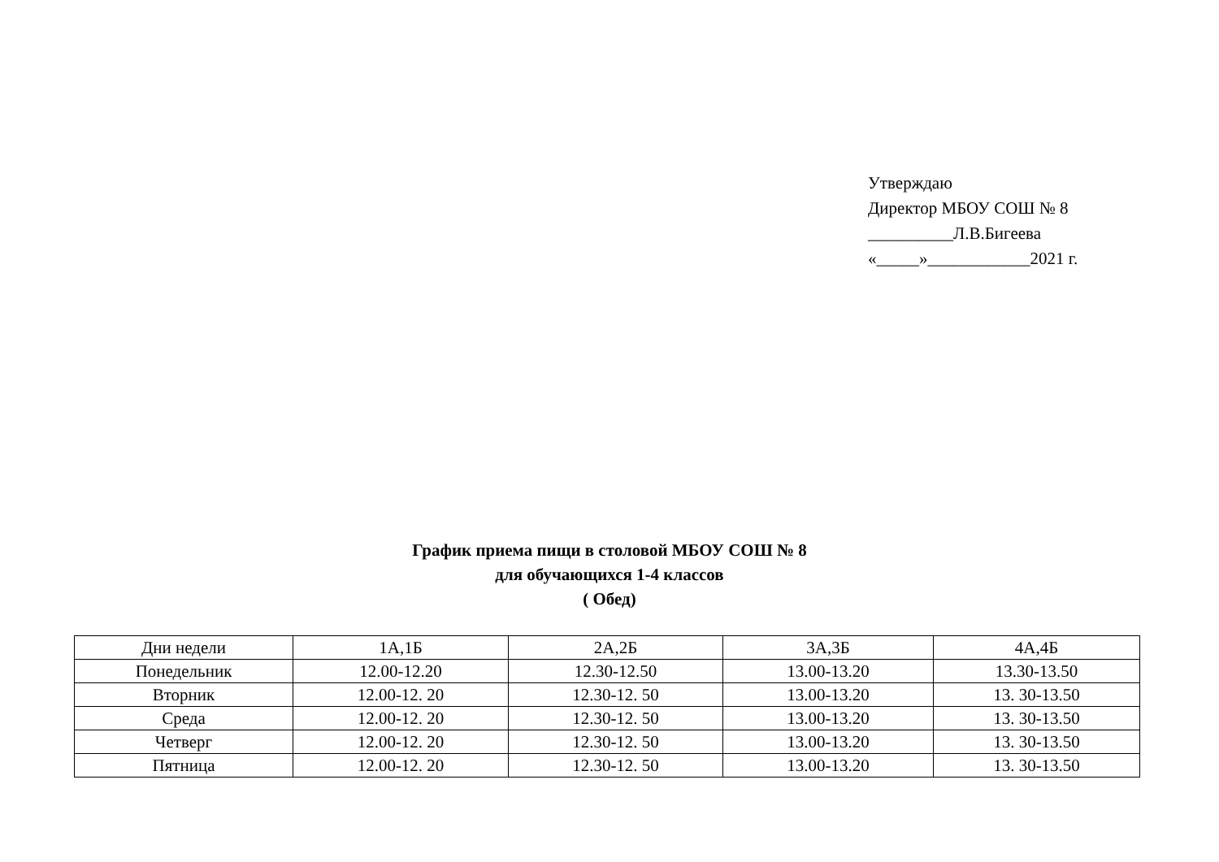Утверждаю
Директор МБОУ СОШ № 8
__________Л.В.Бигеева
«_____»____________2021 г.
График приема пищи в столовой МБОУ СОШ № 8
для обучающихся 1-4 классов
( Обед)
| Дни недели | 1А,1Б | 2А,2Б | 3А,3Б | 4А,4Б |
| --- | --- | --- | --- | --- |
| Понедельник | 12.00-12.20 | 12.30-12.50 | 13.00-13.20 | 13.30-13.50 |
| Вторник | 12.00-12. 20 | 12.30-12. 50 | 13.00-13.20 | 13. 30-13.50 |
| Среда | 12.00-12. 20 | 12.30-12. 50 | 13.00-13.20 | 13. 30-13.50 |
| Четверг | 12.00-12. 20 | 12.30-12. 50 | 13.00-13.20 | 13. 30-13.50 |
| Пятница | 12.00-12. 20 | 12.30-12. 50 | 13.00-13.20 | 13. 30-13.50 |